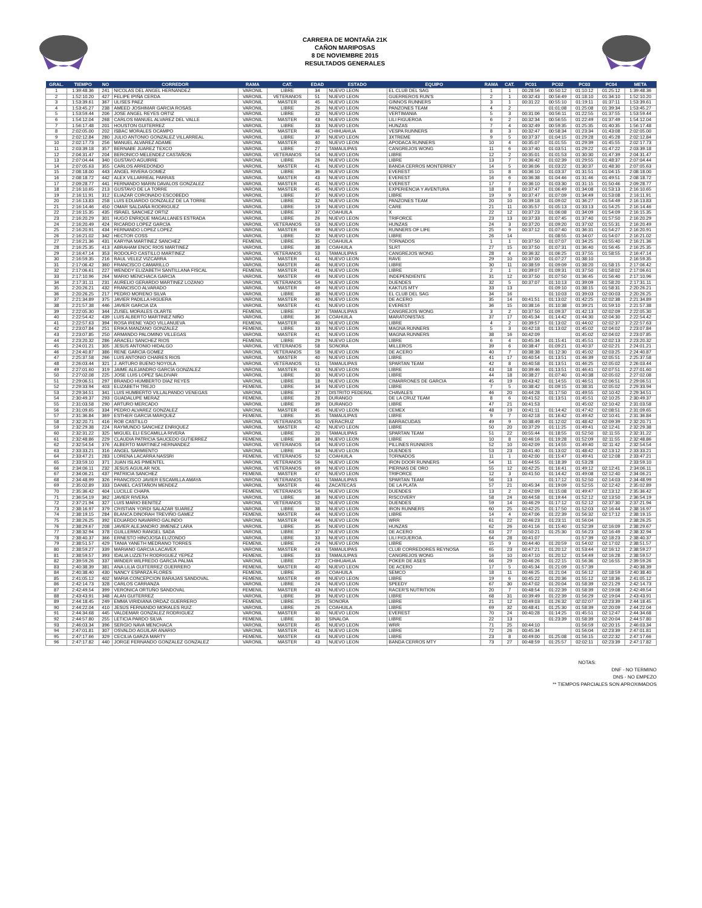CARRERA DE MONTAÑA 21K
CAÑON MARIPOSAS
8 DE NOVIEMBRE 2015
RESULTADOS GENERALES
| GRAL. | TIEMPO | NO | CORREDOR | RAMA | CAT. | EDAD | ESTADO | EQUIPO | RAMA | CAT. | PC01 | PC02 | PC03 | PC04 | META |
| --- | --- | --- | --- | --- | --- | --- | --- | --- | --- | --- | --- | --- | --- | --- | --- |
| 1 | 1:39:48.36 | 241 | NICOLAS DEL ANGEL HERNANDEZ | VARONIL | LIBRE | 34 | NUEVO LEON | EL CLUB DEL SAG | 1 | 1 | 00:28:56 | 00:50:12 | 01:10:12 | 01:25:12 | 1:39:48.36 |
| 2 | 1:52:10.20 | 427 | FELIPE IPIÑA CERDA | VARONIL | VETERANOS | 51 | NUEVO LEON | GUERREROS RUN'S | 2 | 1 | 00:32:43 | 00:56:49 | 01:18:10 | 01:34:10 | 1:52:10.20 |
| 3 | 1:53:39.61 | 367 | ULISES PAEZ | VARONIL | MASTER | 45 | NUEVO LEON | GINNOS RUNNERS | 3 | 1 | 00:31:22 | 00:55:10 | 01:19:11 | 01:37:11 | 1:53:39.61 |
| 4 | 1:53:45.27 | 238 | AMEED JOSHIMAR GARCIA ROSAS | VARONIL | LIBRE | 26 | NUEVO LEON | PANZONES TEAM | 4 | 2 | | 01:01:08 | 01:25:08 | 01:39:34 | 1:53:45.27 |
| 5 | 1:53:59.44 | 206 | JOSE ANGEL REYES ORTIZ | VARONIL | LIBRE | 32 | NUEVO LEON | VERTIMANIA | 5 | 3 | 00:31:06 | 00:56:11 | 01:22:55 | 01:37:55 | 1:53:59.44 |
| 6 | 1:54:12.04 | 268 | CARLOS MANUEL ALVAREZ DEL VALLE | VARONIL | MASTER | 43 | NUEVO LEON | LILI FIGUEROA | 6 | 2 | 00:32:34 | 00:56:55 | 01:22:49 | 01:37:49 | 1:54:12.04 |
| 7 | 1:56:17.48 | 201 | HOUSTON GUITERREZ | VARONIL | LIBRE | 33 | NUEVO LEON | HUNZAS | 7 | 4 | 00:32:49 | 00:59:35 | 01:25:35 | 01:40:35 | 1:56:17.48 |
| 8 | 2:02:05.00 | 202 | ISBAC MORALES OCAMPO | VARONIL | MASTER | 46 | CHIHUAHUA | VESPA RUNNERS | 8 | 3 | 00:32:47 | 00:58:34 | 01:23:34 | 01:43:08 | 2:02:05.00 |
| 9 | 2:02:12.84 | 280 | JULIO ANTONIO GONZÁLEZ VILLARREAL | VARONIL | LIBRE | 37 | NUEVO LEON | 3XTREME | 9 | 5 | 00:37:37 | 01:04:15 | 01:29:28 | 01:45:28 | 2:02:12.84 |
| 10 | 2:02:17.73 | 256 | MANUEL ALVAREZ ADAME | VARONIL | MASTER | 40 | NUEVO LEON | APODACA RUNNERS | 10 | 4 | 00:35:07 | 01:01:55 | 01:29:39 | 01:45:55 | 2:02:17.73 |
| 11 | 2:03:39.18 | 357 | BERNABE JUAREZ TEXCO | VARONIL | LIBRE | 27 | TAMAULIPAS | CANGREJOS WONG | 11 | 6 | 00:37:40 | 01:03:51 | 01:29:22 | 01:47:22 | 2:03:39.18 |
| 12 | 2:04:31.47 | 204 | BERONICO MELENDEZ CASTAÑON | VARONIL | VETERANOS | 54 | NUEVO LEON | LIBRE | 12 | 2 | 00:35:01 | 01:01:53 | 01:30:30 | 01:47:39 | 2:04:31.47 |
| 13 | 2:07:04.44 | 340 | GUSTAVO AGUIRRE | VARONIL | LIBRE | 26 | NUEVO LEON | LIBRE | 13 | 7 | 00:36:42 | 01:02:39 | 01:29:55 | 01:48:37 | 2:07:04.44 |
| 14 | 2:07:05.63 | 355 | CARLOS ARREDONDO | VARONIL | MASTER | 41 | NUEVO LEON | BANDA CERROS MONTERREY | 14 | 5 | 00:36:06 | 01:03:22 | 01:30:37 | 01:48:30 | 2:07:05.63 |
| 15 | 2:08:18.00 | 443 | ANGEL RIVERA GOMEZ | VARONIL | LIBRE | 36 | NUEVO LEON | EVEREST | 15 | 8 | 00:36:10 | 01:03:37 | 01:31:51 | 01:04:15 | 2:08:18.00 |
| 16 | 2:08:18.72 | 442 | ALEX VILLARREAL PARRAS | VARONIL | MASTER | 43 | NUEVO LEON | EVEREST | 16 | 6 | 00:36:38 | 01:04:46 | 01:31:46 | 01:49:51 | 2:08:18.72 |
| 17 | 2:09:28.77 | 441 | FERNANDO MARIN DAVALOS GONZALEZ | VARONIL | MASTER | 41 | NUEVO LEON | EVEREST | 17 | 7 | 00:36:10 | 01:03:30 | 01:31:15 | 01:50:46 | 2:09:28.77 |
| 18 | 2:16:10.65 | 213 | GUSTAVO DE LA TORRE | VARONIL | MASTER | 45 | NUEVO LEON | EXPERIENCIA Y AVENTURA | 18 | 8 | 00:37:47 | 01:06:49 | 01:34:08 | 01:53:13 | 2:16:10.65 |
| 19 | 2:16:11.91 | 312 | ELIAZAR CORONADO ESCOBEDO | VARONIL | LIBRE | 37 | NUEVO LEON | LIBRE | 19 | 9 | 00:37:47 | 01:07:09 | 01:34:49 | 01:53:08 | 2:16:11.91 |
| 20 | 2:16:13.83 | 258 | LUIS EDUARDO GONZALEZ DE LA TORRE | VARONIL | LIBRE | 32 | NUEVO LEON | PANZONES TEAM | 20 | 10 | 00:39:18 | 01:09:02 | 01:36:27 | 01:54:49 | 2:16:13.83 |
| 21 | 2:16:14.46 | 450 | OMAR SALDAÑA RODRIGUEZ | VARONIL | LIBRE | 19 | NUEVO LEON | CARE | 21 | 11 | 00:35:57 | 01:05:13 | 01:33:13 | 01:54:25 | 2:16:14.46 |
| 22 | 2:16:15.35 | 435 | ISRAEL SANCHEZ ORTIZ | VARONIL | LIBRE | 37 | COAHUILA | X | 22 | 12 | 00:37:23 | 01:06:08 | 01:34:09 | 01:54:09 | 2:16:15.35 |
| 23 | 2:16:20.29 | 301 | HUGO ENRIQUE MAGALLANES ESTRADA | VARONIL | LIBRE | 26 | NUEVO LEON | TRIFORCE | 23 | 13 | 00:37:33 | 01:07:45 | 01:37:40 | 01:57:50 | 2:16:20.29 |
| 24 | 2:16:20.49 | 424 | RICARDO LOPEZ GARCÍA | VARONIL | VETERANOS | 53 | NUEVO LEON | HUNZAS | 24 | 3 | 00:37:20 | 01:09:20 | 01:37:02 | 01:55:31 | 2:16:20.49 |
| 25 | 2:16:20.91 | 434 | FERNANDO LOPEZ LOPEZ | VARONIL | MASTER | 49 | NUEVO LEON | RUNNERS OF LIFE | 25 | 9 | 00:37:12 | 01:07:40 | 01:36:31 | 01:54:27 | 2:16:20.91 |
| 26 | 2:16:21.02 | 342 | HECTOR COSS | VARONIL | LIBRE | 32 | NUEVO LEON | LIBRE | 26 | 14 | | 01:08:55 | 01:34:07 | 01:54:07 | 2:16:21.02 |
| 27 | 2:16:21.36 | 431 | KARYNA MARTINEZ SANCHEZ | FEMENIL | LIBRE | 35 | COAHUILA | TORNADOS | 1 | 1 | 00:37:50 | 01:07:07 | 01:34:25 | 01:55:40 | 2:16:21.36 |
| 28 | 2:16:25.35 | 413 | ABRAHAM ENOC RIOS MARTINEZ | VARONIL | LIBRE | 38 | COAHUILA | SLRT | 27 | 15 | 00:37:50 | 01:07:31 | 01:36:40 | 01:56:45 | 2:16:25.35 |
| 29 | 2:16:47.14 | 353 | RODOLFO CASTILLO MARTINEZ | VARONIL | VETERANOS | 53 | TAMAULIPAS | CANGREJOS WONG | 28 | 4 | 00:36:32 | 01:06:25 | 01:37:55 | 01:58:55 | 2:16:47.14 |
| 30 | 2:16:59.35 | 216 | RAUL VELEZ VIZCARRA | VARONIL | MASTER | 41 | NUEVO LEON | RAVE | 29 | 10 | 00:37:00 | 01:07:27 | 01:38:10 | | 2:16:59.35 |
| 31 | 2:17:06.42 | 360 | FRANCISCO CAMARILLO | VARONIL | MASTER | 46 | NUEVO LEON | LIBRE | 30 | 11 | 00:38:59 | 01:09:09 | 01:38:20 | 01:58:15 | 2:17:06.42 |
| 32 | 2:17:06.61 | 227 | WENDDY ELIZABETH SANTILLANA FISCAL | FEMENIL | MASTER | 41 | NUEVO LEON | LIBRE | 2 | 1 | 00:39:07 | 01:09:31 | 01:37:50 | 01:58:02 | 2:17:06.61 |
| 33 | 2:17:10.96 | 264 | MARIO MENCHACA GARCIA | VARONIL | MASTER | 49 | NUEVO LEON | INDEPENDIENTE | 31 | 12 | 00:37:50 | 01:07:50 | 01:36:45 | 01:56:40 | 2:17:10.96 |
| 34 | 2:17:31.11 | 231 | AURELIO GERARDO MARTINEZ LOZANO | VARONIL | VETERANOS | 54 | NUEVO LEON | DUENDES | 32 | 5 | 00:37:07 | 01:10:13 | 01:39:09 | 01:58:20 | 2:17:31.11 |
| 35 | 2:20:26.21 | 432 | FRANCISCO ALVARADO | VARONIL | MASTER | 49 | NUEVO LEON | KAKTUS MTY | 33 | 13 | | 01:09:10 | 01:38:15 | 01:58:31 | 2:20:26.21 |
| 36 | 2:20:26.25 | 217 | PEDRO MORENO SILVA | VARONIL | LIBRE | 38 | NUEVO LEON | EL CLUB DEL SAG | 34 | 16 | | 01:10:03 | 01:39:03 | 02:00:03 | 2:20:26.25 |
| 37 | 2:21:34.89 | 375 | JAVIER PADILLA HIGUERA | VARONIL | MASTER | 40 | NUEVO LEON | DE ACERO | 35 | 14 | 00:41:51 | 01:13:02 | 01:42:25 | 02:02:38 | 2:21:34.89 |
| 38 | 2:21:57.38 | 446 | JAVIER GARCIA IZA | VARONIL | MASTER | 41 | NUEVO LEON | EVEREST | 36 | 15 | 00:38:16 | 01:10:38 | 01:39:21 | 01:59:10 | 2:21:57.38 |
| 39 | 2:22:05.30 | 344 | ZUSEL MORALES OLARTE | FEMENIL | LIBRE | 37 | TAMAULIPAS | CANGREJOS WONG | 3 | 2 | 00:37:50 | 01:09:37 | 01:42:13 | 02:02:09 | 2:22:05.30 |
| 40 | 2:22:54.42 | 439 | LUIS ALBERTO MARTINEZ NIÑO | VARONIL | LIBRE | 36 | COAHUILA | MARATONISTAS | 37 | 17 | 00:45:34 | 01:14:42 | 01:44:30 | 02:04:30 | 2:22:54.42 |
| 41 | 2:22:57.63 | 394 | ROSA IRENE YADO VILLANUEVA | FEMENIL | MASTER | 40 | NUEVO LEON | LIBRE | 4 | 2 | 00:39:57 | 01:13:02 | 01:44:02 | 02:02:37 | 2:22:57.63 |
| 42 | 2:23:07.84 | 251 | ERIKA MANZANO GONZÁLEZ | FEMENIL | LIBRE | 33 | NUEVO LEON | MAGNA RUNNERS | 5 | 3 | 00:42:18 | 01:13:02 | 01:45:02 | 02:04:02 | 2:23:07.84 |
| 43 | 2:23:07.85 | 250 | ARMANDO PALOMINO VILLEGAS | VARONIL | MASTER | 41 | NUEVO LEON | MAGNA RUNNERS | 38 | 16 | 00:42:09 | | 01:45:02 | 02:04:02 | 2:23:07.85 |
| 44 | 2:23:20.32 | 286 | ARACELI SANCHEZ RIOS | FEMENIL | LIBRE | 29 | NUEVO LEON | LIBRE | 6 | 4 | 00:45:34 | 01:15:41 | 01:45:51 | 02:02:13 | 2:23:20.32 |
| 45 | 2:24:01.21 | 305 | JESUS ANTONIO HIDALGO | VARONIL | VETERANOS | 58 | SONORA | MILLEROS | 39 | 6 | 00:38:47 | 01:09:21 | 01:40:37 | 02:02:21 | 2:24:01.21 |
| 46 | 2:24:40.87 | 386 | RENE GARCIA GOMEZ | VARONIL | VETERANOS | 58 | NUEVO LEON | DE ACERO | 40 | 7 | 00:38:38 | 01:12:30 | 01:45:02 | 02:03:25 | 2:24:40.87 |
| 47 | 2:25:37.58 | 266 | LUIS ANTONIO CHAIRES RIOS | VARONIL | MASTER | 40 | NUEVO LEON | LIBRE | 41 | 17 | 00:40:54 | 01:13:51 | 01:46:39 | 02:05:51 | 2:25:37.58 |
| 48 | 2:26:03.44 | 321 | J. ARTURO BUENO NOYOLA | VARONIL | VETERANOS | 51 | TAMAULIPAS | SPARTAN TEAM | 42 | 8 | 00:40:58 | 01:13:51 | 01:46:25 | 02:05:02 | 2:26:03.44 |
| 49 | 2:27:01.60 | 319 | JAIME ALEJANDRO GARCÍA GONZALEZ | VARONIL | MASTER | 43 | NUEVO LEON | LIBRE | 43 | 18 | 00:39:46 | 01:13:51 | 01:46:41 | 02:07:51 | 2:27:01.60 |
| 50 | 2:27:02.08 | 225 | JOSE LUIS LOPEZ SALDIVAR | VARONIL | LIBRE | 30 | NUEVO LEON | LIBRE | 44 | 18 | 00:38:27 | 01:07:40 | 01:40:38 | 02:05:02 | 2:27:02.08 |
| 51 | 2:29:06.51 | 297 | BRANDO HUMBERTO DÍAZ REYES | VARONIL | LIBRE | 18 | NUEVO LEON | CIMARRONES DE GARCIA | 45 | 19 | 00:43:42 | 01:14:55 | 01:46:51 | 02:06:51 | 2:29:06.51 |
| 52 | 2:29:33.94 | 403 | ELIZABETH TREJO | FEMENIL | LIBRE | 34 | NUEVO LEON | LIBRE | 7 | 5 | 00:38:42 | 01:09:15 | 01:38:31 | 02:05:02 | 2:29:33.94 |
| 53 | 2:29:34.51 | 341 | LUIS HUMBERTO VILLALPANDO VENEGAS | VARONIL | LIBRE | 37 | DISTRITO FEDERAL | CHAVALES | 46 | 20 | 00:44:28 | 01:17:50 | 01:49:55 | 02:10:42 | 2:29:34.51 |
| 54 | 2:30:49.37 | 293 | GUADALUPE MERAZ | FEMENIL | LIBRE | 28 | DURANGO | DE LA CRUZ TEAM | 8 | 6 | 00:41:52 | 01:13:51 | 01:45:51 | 02:10:25 | 2:30:49.37 |
| 55 | 2:31:03.58 | 290 | ARTURO MERCADO | VARONIL | LIBRE | 39 | DURANGO | LIBRE | 47 | 21 | 00:41:53 | | 01:45:02 | 02:10:42 | 2:31:03.58 |
| 56 | 2:31:09.65 | 334 | PEDRO ALVAREZ GONZALEZ | VARONIL | MASTER | 45 | NUEVO LEON | CEMEX | 48 | 19 | 00:41:11 | 01:14:42 | 01:47:42 | 02:08:51 | 2:31:09.65 |
| 57 | 2:31:36.84 | 369 | ESTHER GARCÍA MÁRQUEZ | FEMENIL | LIBRE | 35 | TAMAULIPAS | LIBRE | 9 | 7 | 00:42:18 | 01:16:42 | 01:49:42 | 02:10:41 | 2:31:36.84 |
| 58 | 2:32:20.71 | 416 | ROB CASTILLO | VARONIL | VETERANOS | 50 | VERACRUZ | BARRACUDAS | 49 | 9 | 00:38:49 | 01:12:02 | 01:48:42 | 02:09:39 | 2:32:20.71 |
| 59 | 2:32:29.38 | 224 | RAYMUNDO SANCHEZ ENRIQUEZ | VARONIL | MASTER | 42 | NUEVO LEON | LIBRE | 50 | 20 | 00:37:29 | 01:11:25 | 01:49:41 | 02:12:41 | 2:32:29.38 |
| 60 | 2:32:31.22 | 325 | MIGUEL ELI ESCAMILLA RIVERA | VARONIL | LIBRE | 20 | TAMAULIPAS | SPARTAN TEAM | 51 | 22 | 00:55:44 | 01:18:55 | 01:52:50 | 02:11:55 | 2:32:31.22 |
| 61 | 2:32:48.86 | 229 | CLAUDIA PATRICIA SAUCEDO GUTIERREZ | FEMENIL | LIBRE | 38 | NUEVO LEON | LIBRE | 10 | 8 | 00:46:16 | 01:19:28 | 01:52:09 | 02:11:55 | 2:32:48.86 |
| 62 | 2:32:54.54 | 376 | ALBERTO MARTINEZ HERNANDEZ | VARONIL | VETERANOS | 54 | NUEVO LEON | PILLINES RUNNERS | 52 | 10 | 00:42:09 | 01:14:55 | 01:49:40 | 02:11:42 | 2:32:54.54 |
| 63 | 2:33:33.21 | 316 | ANGEL SARMIENTO | VARONIL | LIBRE | 34 | NUEVO LEON | DUENDES | 53 | 23 | 00:41:40 | 01:13:02 | 01:48:42 | 02:13:12 | 2:33:33.21 |
| 64 | 2:33:47.21 | 283 | LORENA LACARRA NASSRI | FEMENIL | VETERANOS | 52 | COAHUILA | TORNADOS | 11 | 1 | 00:42:00 | 01:15:47 | 01:49:41 | 02:12:08 | 2:33:47.21 |
| 65 | 2:33:59.10 | 371 | JUAN ISLAS PIMENTEL | VARONIL | VETERANOS | 56 | NUEVO LEON | IRON DOOR RUNNERS | 54 | 11 | 00:44:55 | 01:18:39 | 01:53:28 | | 2:33:59.10 |
| 66 | 2:34:06.11 | 232 | JESUS AGUILAR NOL | VARONIL | VETERANOS | 69 | NUEVO LEON | PIERNAS DE ORO | 55 | 12 | 00:42:25 | 01:16:41 | 01:49:12 | 02:12:41 | 2:34:06.11 |
| 67 | 2:34:06.21 | 437 | PATRICIA SANCHEZ | FEMENIL | MASTER | 47 | NUEVO LEON | TRIFORCE | 12 | 3 | 00:41:50 | 01:14:42 | 01:49:08 | 02:12:40 | 2:34:06.21 |
| 68 | 2:34:48.99 | 326 | FRANCISCO JAVIER ESCAMILLA AMAYA | VARONIL | VETERANOS | 51 | TAMAULIPAS | SPARTAN TEAM | 56 | 13 | | 01:17:12 | 01:52:50 | 02:14:03 | 2:34:48.99 |
| 69 | 2:35:02.89 | 333 | DANIEL CASTAÑON MENDEZ | VARONIL | MASTER | 46 | ZACATECAS | DE LA PLATA | 57 | 21 | 00:45:34 | 01:19:09 | 01:52:55 | 02:12:42 | 2:35:02.89 |
| 70 | 2:35:36.42 | 404 | LUCILLE CHAPA | FEMENIL | VETERANOS | 54 | NUEVO LEON | DUENDES | 13 | 2 | 00:42:09 | 01:15:08 | 01:49:47 | 02:13:12 | 2:35:36.42 |
| 71 | 2:36:54.19 | 362 | JAVIER RIVERA | VARONIL | LIBRE | 38 | NUEVO LEON | RISCOVERY | 58 | 24 | 00:44:58 | 01:19:44 | 01:52:12 | 02:13:50 | 2:36:54.19 |
| 72 | 2:37:21.94 | 327 | LUIS MARIO BENITEZ | VARONIL | VETERANOS | 52 | NUEVO LEON | DUENDES | 59 | 14 | 00:46:29 | 01:17:12 | 01:52:12 | 02:37:30 | 2:37:21.94 |
| 73 | 2:38:16.97 | 379 | CRISTIAN YORDI SALAZAR SUAREZ | VARONIL | LIBRE | 38 | NUEVO LEON | IRON RUNNERS | 60 | 25 | 00:42:25 | 01:17:50 | 01:52:03 | 02:16:44 | 2:38:16.97 |
| 74 | 2:38:19.15 | 284 | BLANCA DINORAH TREVIÑO GAMEZ | FEMENIL | MASTER | 44 | NUEVO LEON | LIBRE | 14 | 4 | 00:47:06 | 01:22:39 | 01:56:32 | 02:17:12 | 2:38:19.15 |
| 75 | 2:38:26.25 | 392 | EDUARDO NAVARRO GALINDO | VARONIL | MASTER | 44 | NUEVO LEON | WRR | 61 | 22 | 00:46:23 | 01:23:11 | 01:56:04 | | 2:38:26.25 |
| 76 | 2:38:29.67 | 208 | JAVIER ALEJANDRO JIMENEZ LARA | VARONIL | LIBRE | 35 | NUEVO LEON | HUNZAS | 62 | 26 | 00:41:16 | 01:15:40 | 01:52:39 | 02:16:09 | 2:38:29.67 |
| 77 | 2:38:32.94 | 378 | GUILLERMO RANGEL SADA | VARONIL | LIBRE | 37 | NUEVO LEON | DE ACERO | 63 | 27 | 00:50:21 | 01:25:30 | 01:56:23 | 02:16:49 | 2:38:32.94 |
| 78 | 2:38:40.37 | 366 | ERNESTO HINOJOSA ELIZONDO | VARONIL | LIBRE | 33 | NUEVO LEON | LILI FIGUEROA | 64 | 28 | 00:41:07 | | 01:57:39 | 02:18:23 | 2:38:40.37 |
| 79 | 2:38:51.57 | 429 | TANIA YANETH MEDRANO TORRES | FEMENIL | LIBRE | 24 | NUEVO LEON | LIBRE | 15 | 9 | 00:44:40 | 01:20:59 | 01:54:02 | 02:17:02 | 2:38:51.57 |
| 80 | 2:38:59.27 | 339 | MARIANO GARCIA LACAVEX | VARONIL | MASTER | 43 | TAMAULIPAS | CLUB CORREDORES REYNOSA | 65 | 23 | 00:47:21 | 01:20:12 | 01:53:44 | 02:16:12 | 2:38:59.27 |
| 81 | 2:38:59.57 | 393 | IDALIA LIZZETH RODRIGUEZ YEPEZ | FEMENIL | LIBRE | 33 | TAMAULIPAS | CANGREJOS WONG | 16 | 10 | 00:47:10 | 01:20:12 | 01:54:49 | 02:16:28 | 2:38:59.57 |
| 82 | 2:39:59.26 | 337 | WINDER WILFREDO GARCIA PALMA | VARONIL | LIBRE | 27 | CHIHUAHUA | POKER DE ASES | 66 | 29 | 00:46:26 | 01:22:15 | 01:56:36 | 02:16:55 | 2:39:59.26 |
| 83 | 2:40:38.39 | 381 | ANA LILIA GUITERREZ GUERRERO | FEMENIL | MASTER | 40 | NUEVO LEON | DE ACERO | 17 | 5 | 00:45:34 | 01:21:09 | 01:57:39 | | 2:40:38.39 |
| 84 | 2:40:38.40 | 430 | NANCY ESPARZA FLORES | FEMENIL | LIBRE | 35 | COAHUILA | SEMCO | 18 | 11 | 00:46:25 | 01:21:04 | 01:56:12 | 02:18:59 | 2:40:38.40 |
| 85 | 2:41:05.12 | 402 | MARIA CONCEPCION BARAJAS SANDOVAL | FEMENIL | MASTER | 49 | NUEVO LEON | LIBRE | 19 | 6 | 00:45:22 | 01:20:36 | 01:55:12 | 02:18:36 | 2:41:05.12 |
| 86 | 2:42:14.73 | 328 | CARLOS CARRANZA | VARONIL | LIBRE | 24 | NUEVO LEON | SPEEDY | 67 | 30 | 00:47:02 | 01:20:04 | 01:58:39 | 02:21:29 | 2:42:14.73 |
| 87 | 2:42:49.54 | 399 | VERÓNICA ORTUÑO SANDOVAL | FEMENIL | MASTER | 43 | NUEVO LEON | RACER'S NUTRITION | 20 | 7 | 00:48:54 | 01:22:39 | 01:58:39 | 02:19:08 | 2:42:49.54 |
| 88 | 2:43:43.91 | 348 | ALAN GUITERREZ | VARONIL | LIBRE | 39 | NUEVO LEON | LIBRE | 68 | 31 | 00:39:49 | 01:22:39 | 01:56:29 | 02:19:04 | 2:43:43.91 |
| 89 | 2:44:18.45 | 249 | EMMA VIRIDIANA ORDAZ GUERRERO | FEMENIL | LIBRE | 25 | SONORA | LIBRE | 21 | 12 | 00:49:03 | 01:26:32 | 02:02:07 | 02:23:39 | 2:44:18.45 |
| 90 | 2:44:22.04 | 410 | JESÚS FERNANDO MORALES RUIZ | VARONIL | LIBRE | 26 | COAHUILA | LIBRE | 69 | 32 | 00:48:41 | 01:25:30 | 01:58:39 | 02:20:09 | 2:44:22.04 |
| 91 | 2:44:34.68 | 445 | VALDEMAR GONZALEZ RODRIGUEZ | VARONIL | MASTER | 40 | NUEVO LEON | EVEREST | 70 | 24 | 00:40:28 | 01:14:25 | 01:45:51 | 02:12:47 | 2:44:34.68 |
| 92 | 2:44:57.80 | 255 | LETICIA PARDO SILVA | FEMENIL | LIBRE | 30 | SINALOA | LIBRE | 22 | 13 | | 01:23:39 | 01:58:39 | 02:20:04 | 2:44:57.80 |
| 93 | 2:46:03.34 | 396 | SERGIO NAVA MENCHACA | VARONIL | MASTER | 45 | NUEVO LEON | WRR | 71 | 25 | 00:44:10 | | 01:56:59 | 02:20:15 | 2:46:03.34 |
| 94 | 2:47:01.81 | 307 | OSVALDO AGUILAR ANARIO | VARONIL | MASTER | 41 | NUEVO LEON | LIBRE | 72 | 26 | 00:45:34 | | 01:56:04 | 02:23:39 | 2:47:01.81 |
| 95 | 2:47:17.66 | 329 | CECILIA GARZA MARTY | FEMENIL | MASTER | 43 | NUEVO LEON | LIBRE | 23 | 8 | 00:49:00 | 01:25:08 | 01:56:15 | 02:22:32 | 2:47:17.66 |
| 96 | 2:47:17.82 | 440 | JORGE FERNANDO GONZALEZ GONZALEZ | VARONIL | MASTER | 43 | NUEVO LEON | BANDA CERROS MTY | 73 | 27 | 00:48:59 | 01:25:57 | 02:02:11 | 02:23:39 | 2:47:17.82 |
NOTAS:
DNF - NO TERMINO
DNS - NO EMPEZO
** TIEMPOS PARCIALES SON APROXIMADOS